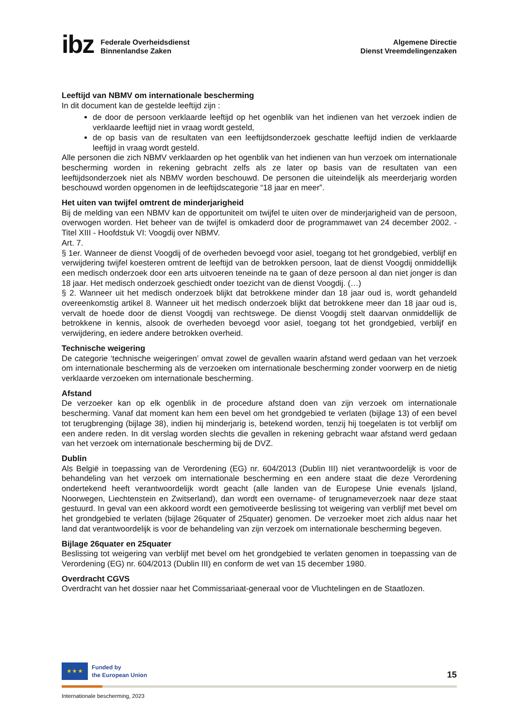ibz Federale Overheidsdienst
Binnenlandse Zaken
Algemene Directie
Dienst Vreemdelingenzaken
Leeftijd van NBMV om internationale bescherming
In dit document kan de gestelde leeftijd zijn :
de door de persoon verklaarde leeftijd op het ogenblik van het indienen van het verzoek indien de verklaarde leeftijd niet in vraag wordt gesteld,
de op basis van de resultaten van een leeftijdsonderzoek geschatte leeftijd indien de verklaarde leeftijd in vraag wordt gesteld.
Alle personen die zich NBMV verklaarden op het ogenblik van het indienen van hun verzoek om internationale bescherming worden in rekening gebracht zelfs als ze later op basis van de resultaten van een leeftijdsonderzoek niet als NBMV worden beschouwd. De personen die uiteindelijk als meerderjarig worden beschouwd worden opgenomen in de leeftijdscategorie “18 jaar en meer”.
Het uiten van twijfel omtrent de minderjarigheid
Bij de melding van een NBMV kan de opportuniteit om twijfel te uiten over de minderjarigheid van de persoon, overwogen worden. Het beheer van de twijfel is omkaderd door de programmawet van 24 december 2002. -Titel XIII - Hoofdstuk VI: Voogdij over NBMV.
Art. 7.
§ 1er. Wanneer de dienst Voogdij of de overheden bevoegd voor asiel, toegang tot het grondgebied, verblijf en verwijdering twijfel koesteren omtrent de leeftijd van de betrokken persoon, laat de dienst Voogdij onmiddellijk een medisch onderzoek door een arts uitvoeren teneinde na te gaan of deze persoon al dan niet jonger is dan 18 jaar. Het medisch onderzoek geschiedt onder toezicht van de dienst Voogdij. (…)
§ 2. Wanneer uit het medisch onderzoek blijkt dat betrokkene minder dan 18 jaar oud is, wordt gehandeld overeenkomstig artikel 8. Wanneer uit het medisch onderzoek blijkt dat betrokkene meer dan 18 jaar oud is, vervalt de hoede door de dienst Voogdij van rechtswege. De dienst Voogdij stelt daarvan onmiddellijk de betrokkene in kennis, alsook de overheden bevoegd voor asiel, toegang tot het grondgebied, verblijf en verwijdering, en iedere andere betrokken overheid.
Technische weigering
De categorie ‘technische weigeringen’ omvat zowel de gevallen waarin afstand werd gedaan van het verzoek om internationale bescherming als de verzoeken om internationale bescherming zonder voorwerp en de nietig verklaarde verzoeken om internationale bescherming.
Afstand
De verzoeker kan op elk ogenblik in de procedure afstand doen van zijn verzoek om internationale bescherming. Vanaf dat moment kan hem een bevel om het grondgebied te verlaten (bijlage 13) of een bevel tot terugbrenging (bijlage 38), indien hij minderjarig is, betekend worden, tenzij hij toegelaten is tot verblijf om een andere reden. In dit verslag worden slechts die gevallen in rekening gebracht waar afstand werd gedaan van het verzoek om internationale bescherming bij de DVZ.
Dublin
Als België in toepassing van de Verordening (EG) nr. 604/2013 (Dublin III) niet verantwoordelijk is voor de behandeling van het verzoek om internationale bescherming en een andere staat die deze Verordening ondertekend heeft verantwoordelijk wordt geacht (alle landen van de Europese Unie evenals Ijsland, Noorwegen, Liechtenstein en Zwitserland), dan wordt een overname- of terugnameverzoek naar deze staat gestuurd. In geval van een akkoord wordt een gemotiveerde beslissing tot weigering van verblijf met bevel om het grondgebied te verlaten (bijlage 26quater of 25quater) genomen. De verzoeker moet zich aldus naar het land dat verantwoordelijk is voor de behandeling van zijn verzoek om internationale bescherming begeven.
Bijlage 26quater en 25quater
Beslissing tot weigering van verblijf met bevel om het grondgebied te verlaten genomen in toepassing van de Verordening (EG) nr. 604/2013 (Dublin III) en conform de wet van 15 december 1980.
Overdracht CGVS
Overdracht van het dossier naar het Commissariaat-generaal voor de Vluchtelingen en de Staatlozen.
★ ★ ★
Funded by
the European Union
15
Internationale bescherming, 2023